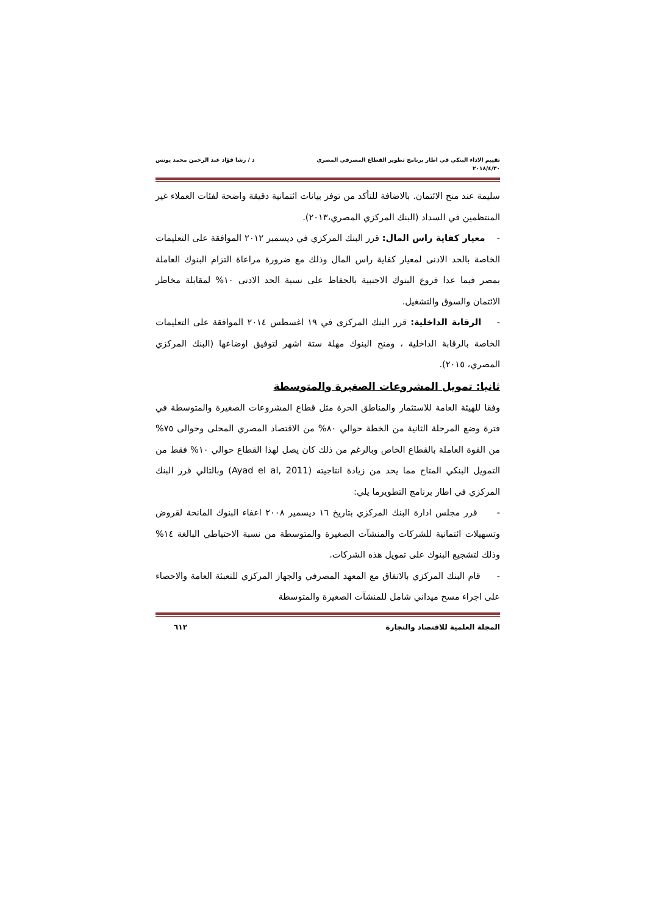تقييم الاداء البنكي في اطار برنامج تطوير القطاع المصرفي المصري
٢٠١٨/٤/٣٠
د / رشا فؤاد عبد الرحمن محمد يونس
سليمة عند منح الائتمان. بالاضافة للتأكد من توفر بيانات ائتمانية دقيقة واضحة لفئات العملاء غير المنتظمين في السداد (البنك المركزي المصري،٢٠١٣).
- معيار كفاية راس المال: قرر البنك المركزي في ديسمبر ٢٠١٢ الموافقة على التعليمات الخاصة بالحد الادنى لمعيار كفاية راس المال وذلك مع ضرورة مراعاة التزام البنوك العاملة بمصر فيما عدا فروع البنوك الاجنبية بالحفاظ على نسبة الحد الادنى ١٠% لمقابلة مخاطر الائتمان والسوق والتشغيل.
- الرقابة الداخلية: قرر البنك المركزى في ١٩ اغسطس ٢٠١٤ الموافقة على التعليمات الخاصة بالرقابة الداخلية ، ومنح البنوك مهلة ستة اشهر لتوفيق اوضاعها (البنك المركزي المصري، ٢٠١٥).
ثانيا: تمويل المشروعات الصغيرة والمتوسطة
وفقا للهيئة العامة للاستثمار والمناطق الحرة مثل قطاع المشروعات الصغيرة والمتوسطة في فترة وضع المرحلة الثانية من الخطة حوالي ٨٠% من الاقتصاد المصري المحلى وحوالى ٧٥% من القوة العاملة بالقطاع الخاص وبالرغم من ذلك كان يصل لهذا القطاع حوالي ١٠% فقط من التمويل البنكي المتاح مما يحد من زيادة انتاجيته (Ayad el al, 2011) وبالتالي قرر البنك المركزي في اطار برنامج التطويرما يلي:
- قرر مجلس ادارة البنك المركزي بتاريخ ١٦ ديسمير ٢٠٠٨ اعفاء البنوك المانحة لقروض وتسهيلات ائتمانية للشركات والمنشآت الصغيرة والمتوسطة من نسبة الاحتياطي البالغة ١٤% وذلك لتشجيع البنوك على تمويل هذه الشركات.
- قام البنك المركزي بالاتفاق مع المعهد المصرفي والجهاز المركزي للتعبئة العامة والاحصاء على اجراء مسح ميداني شامل للمنشآت الصغيرة والمتوسطة
المجلة العلمية للاقتصاد والتجارة
٦١٢